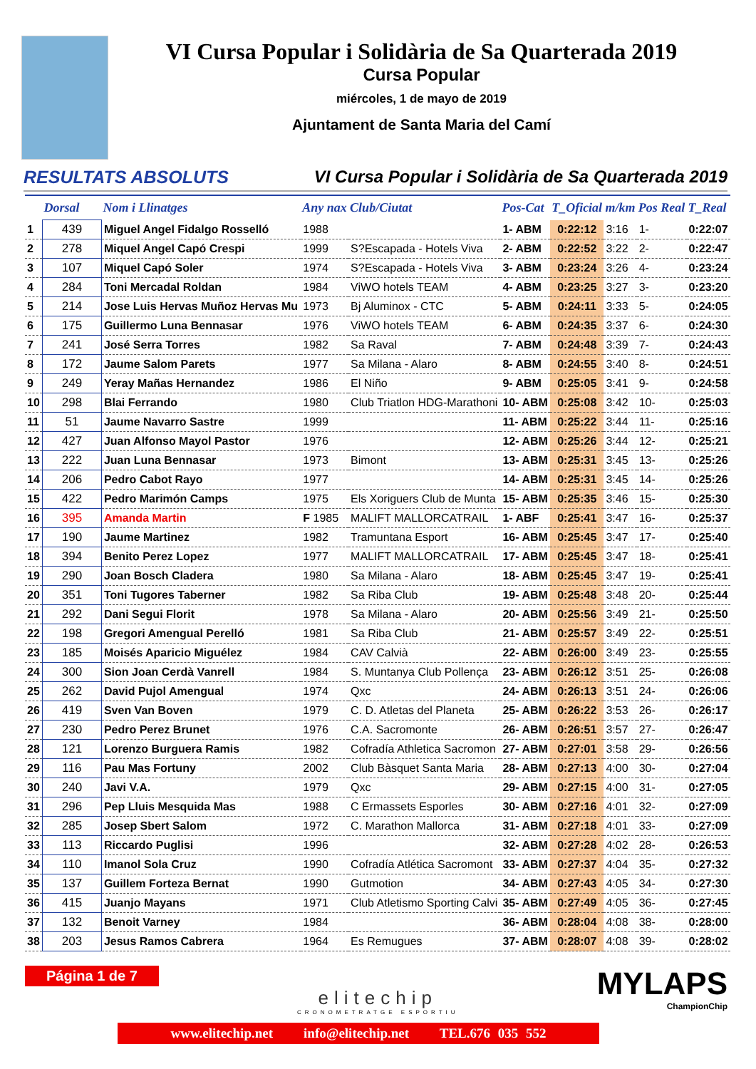VI Cursa Popular i Solidària de Sa Quarterada 2019
Cursa Popular
miércoles, 1 de mayo de 2019
Ajuntament de Santa Maria del Camí
RESULTATS ABSOLUTS VI Cursa Popular i Solidària de Sa Quarterada 2019
| | Dorsal | Nom i Llinatges | Any nax | Club/Ciutat | Pos-Cat | T_Oficial | m/km | Pos Real | T_Real |
| --- | --- | --- | --- | --- | --- | --- | --- | --- | --- |
| 1 | 439 | Miguel Angel Fidalgo Rosselló | 1988 | | 1- ABM | 0:22:12 | 3:16 | 1- | 0:22:07 |
| 2 | 278 | Miquel Angel Capó Crespi | 1999 | S?Escapada - Hotels Viva | 2- ABM | 0:22:52 | 3:22 | 2- | 0:22:47 |
| 3 | 107 | Miquel Capó Soler | 1974 | S?Escapada - Hotels Viva | 3- ABM | 0:23:24 | 3:26 | 4- | 0:23:24 |
| 4 | 284 | Toni Mercadal Roldan | 1984 | ViWO hotels TEAM | 4- ABM | 0:23:25 | 3:27 | 3- | 0:23:20 |
| 5 | 214 | Jose Luis Hervas Muñoz Hervas Mu | 1973 | Bj Aluminox - CTC | 5- ABM | 0:24:11 | 3:33 | 5- | 0:24:05 |
| 6 | 175 | Guillermo Luna Bennasar | 1976 | ViWO hotels TEAM | 6- ABM | 0:24:35 | 3:37 | 6- | 0:24:30 |
| 7 | 241 | José Serra Torres | 1982 | Sa Raval | 7- ABM | 0:24:48 | 3:39 | 7- | 0:24:43 |
| 8 | 172 | Jaume Salom Parets | 1977 | Sa Milana - Alaro | 8- ABM | 0:24:55 | 3:40 | 8- | 0:24:51 |
| 9 | 249 | Yeray Mañas Hernandez | 1986 | El Niño | 9- ABM | 0:25:05 | 3:41 | 9- | 0:24:58 |
| 10 | 298 | Blai Ferrando | 1980 | Club Triatlon HDG-Marathoni | 10- ABM | 0:25:08 | 3:42 | 10- | 0:25:03 |
| 11 | 51 | Jaume Navarro Sastre | 1999 | | 11- ABM | 0:25:22 | 3:44 | 11- | 0:25:16 |
| 12 | 427 | Juan Alfonso Mayol Pastor | 1976 | | 12- ABM | 0:25:26 | 3:44 | 12- | 0:25:21 |
| 13 | 222 | Juan Luna Bennasar | 1973 | Bimont | 13- ABM | 0:25:31 | 3:45 | 13- | 0:25:26 |
| 14 | 206 | Pedro Cabot Rayo | 1977 | | 14- ABM | 0:25:31 | 3:45 | 14- | 0:25:26 |
| 15 | 422 | Pedro Marimón Camps | 1975 | Els Xoriguers Club de Munta | 15- ABM | 0:25:35 | 3:46 | 15- | 0:25:30 |
| 16 | 395 | Amanda Martin | F 1985 | MALIFT MALLORCATRAIL | 1- ABF | 0:25:41 | 3:47 | 16- | 0:25:37 |
| 17 | 190 | Jaume Martinez | 1982 | Tramuntana Esport | 16- ABM | 0:25:45 | 3:47 | 17- | 0:25:40 |
| 18 | 394 | Benito Perez Lopez | 1977 | MALIFT MALLORCATRAIL | 17- ABM | 0:25:45 | 3:47 | 18- | 0:25:41 |
| 19 | 290 | Joan Bosch Cladera | 1980 | Sa Milana - Alaro | 18- ABM | 0:25:45 | 3:47 | 19- | 0:25:41 |
| 20 | 351 | Toni Tugores Taberner | 1982 | Sa Riba Club | 19- ABM | 0:25:48 | 3:48 | 20- | 0:25:44 |
| 21 | 292 | Dani Segui Florit | 1978 | Sa Milana - Alaro | 20- ABM | 0:25:56 | 3:49 | 21- | 0:25:50 |
| 22 | 198 | Gregori Amengual Perelló | 1981 | Sa Riba Club | 21- ABM | 0:25:57 | 3:49 | 22- | 0:25:51 |
| 23 | 185 | Moisés Aparicio Miguélez | 1984 | CAV Calvià | 22- ABM | 0:26:00 | 3:49 | 23- | 0:25:55 |
| 24 | 300 | Sion Joan Cerdà Vanrell | 1984 | S. Muntanya Club Pollença | 23- ABM | 0:26:12 | 3:51 | 25- | 0:26:08 |
| 25 | 262 | David Pujol Amengual | 1974 | Qxc | 24- ABM | 0:26:13 | 3:51 | 24- | 0:26:06 |
| 26 | 419 | Sven Van Boven | 1979 | C. D. Atletas del Planeta | 25- ABM | 0:26:22 | 3:53 | 26- | 0:26:17 |
| 27 | 230 | Pedro Perez Brunet | 1976 | C.A. Sacromonte | 26- ABM | 0:26:51 | 3:57 | 27- | 0:26:47 |
| 28 | 121 | Lorenzo Burguera Ramis | 1982 | Cofradía Athletica Sacromon | 27- ABM | 0:27:01 | 3:58 | 29- | 0:26:56 |
| 29 | 116 | Pau Mas Fortuny | 2002 | Club Bàsquet Santa Maria | 28- ABM | 0:27:13 | 4:00 | 30- | 0:27:04 |
| 30 | 240 | Javi V.A. | 1979 | Qxc | 29- ABM | 0:27:15 | 4:00 | 31- | 0:27:05 |
| 31 | 296 | Pep Lluis Mesquida Mas | 1988 | C Ermassets Esporles | 30- ABM | 0:27:16 | 4:01 | 32- | 0:27:09 |
| 32 | 285 | Josep Sbert Salom | 1972 | C. Marathon Mallorca | 31- ABM | 0:27:18 | 4:01 | 33- | 0:27:09 |
| 33 | 113 | Riccardo Puglisi | 1996 | | 32- ABM | 0:27:28 | 4:02 | 28- | 0:26:53 |
| 34 | 110 | Imanol Sola Cruz | 1990 | Cofradía Atlética Sacromont | 33- ABM | 0:27:37 | 4:04 | 35- | 0:27:32 |
| 35 | 137 | Guillem Forteza Bernat | 1990 | Gutmotion | 34- ABM | 0:27:43 | 4:05 | 34- | 0:27:30 |
| 36 | 415 | Juanjo Mayans | 1971 | Club Atletismo Sporting Calvi | 35- ABM | 0:27:49 | 4:05 | 36- | 0:27:45 |
| 37 | 132 | Benoit Varney | 1984 | | 36- ABM | 0:28:04 | 4:08 | 38- | 0:28:00 |
| 38 | 203 | Jesus Ramos Cabrera | 1964 | Es Remugues | 37- ABM | 0:28:07 | 4:08 | 39- | 0:28:02 |
Página 1 de 7
elitechip
CRONOMETRATGE ESPORTIU
MYLAPS
ChampionChip
www.elitechip.net info@elitechip.net TEL.676 035 552